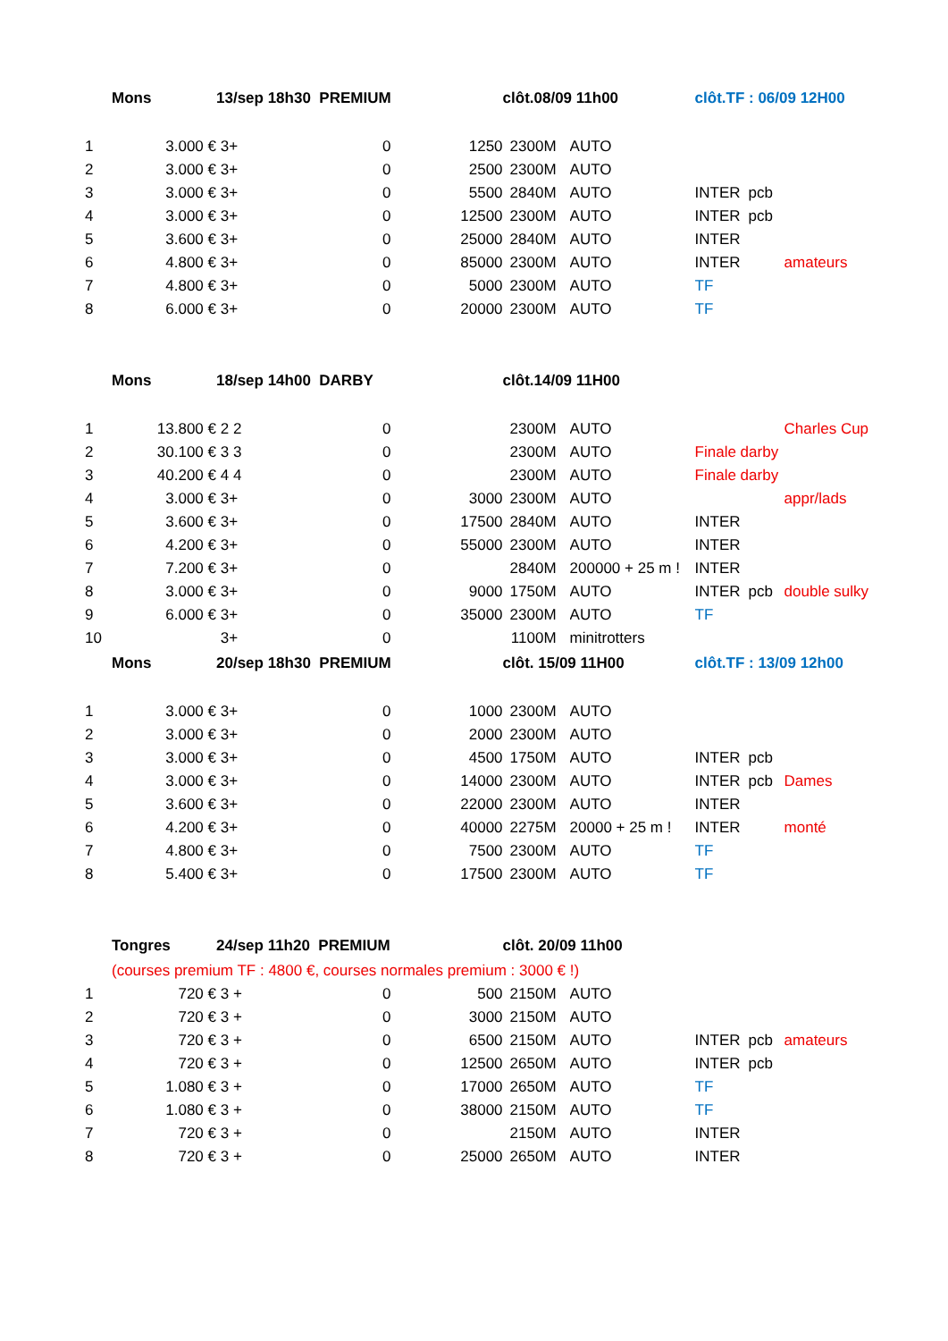| | Mons | 13/sep 18h30 PREMIUM | | | clôt.08/09 11h00 | | | clôt.TF : 06/09 12H00 | | |
| 1 | 3.000 € | 3+ | 0 | 1250 | 2300M | | AUTO | | | |
| 2 | 3.000 € | 3+ | 0 | 2500 | 2300M | | AUTO | | | |
| 3 | 3.000 € | 3+ | 0 | 5500 | 2840M | | AUTO | INTER | pcb | |
| 4 | 3.000 € | 3+ | 0 | 12500 | 2300M | | AUTO | INTER | pcb | |
| 5 | 3.600 € | 3+ | 0 | 25000 | 2840M | | AUTO | INTER | | |
| 6 | 4.800 € | 3+ | 0 | 85000 | 2300M | | AUTO | INTER | | amateurs |
| 7 | 4.800 € | 3+ | 0 | 5000 | 2300M | | AUTO | TF | | |
| 8 | 6.000 € | 3+ | 0 | 20000 | 2300M | | AUTO | TF | | |
| | Mons | 18/sep 14h00 DARBY | | | clôt.14/09 11H00 | | | | | |
| 1 | 13.800 € | 2 2 | 0 | | 2300M | | AUTO | | | Charles Cup |
| 2 | 30.100 € | 3 3 | 0 | | 2300M | | AUTO | Finale darby | | |
| 3 | 40.200 € | 4 4 | 0 | | 2300M | | AUTO | Finale darby | | |
| 4 | 3.000 € | 3+ | 0 | 3000 | 2300M | | AUTO | | | appr/lads |
| 5 | 3.600 € | 3+ | 0 | 17500 | 2840M | | AUTO | INTER | | |
| 6 | 4.200 € | 3+ | 0 | 55000 | 2300M | | AUTO | INTER | | |
| 7 | 7.200 € | 3+ | 0 | | 2840M | | 200000 + 25 m ! | INTER | | |
| 8 | 3.000 € | 3+ | 0 | 9000 | 1750M | | AUTO | INTER | pcb | double sulky |
| 9 | 6.000 € | 3+ | 0 | 35000 | 2300M | | AUTO | TF | | |
| 10 | | 3+ | 0 | | 1100M | | minitrotters | | | |
| | Mons | 20/sep 18h30 PREMIUM | | | clôt. 15/09 11H00 | | | clôt.TF : 13/09 12h00 | | |
| 1 | 3.000 € | 3+ | 0 | 1000 | 2300M | | AUTO | | | |
| 2 | 3.000 € | 3+ | 0 | 2000 | 2300M | | AUTO | | | |
| 3 | 3.000 € | 3+ | 0 | 4500 | 1750M | | AUTO | INTER | pcb | |
| 4 | 3.000 € | 3+ | 0 | 14000 | 2300M | | AUTO | INTER | pcb | Dames |
| 5 | 3.600 € | 3+ | 0 | 22000 | 2300M | | AUTO | INTER | | |
| 6 | 4.200 € | 3+ | 0 | 40000 | 2275M | | 20000 + 25 m ! | INTER | | monté |
| 7 | 4.800 € | 3+ | 0 | 7500 | 2300M | | AUTO | TF | | |
| 8 | 5.400 € | 3+ | 0 | 17500 | 2300M | | AUTO | TF | | |
| | Tongres | 24/sep 11h20 PREMIUM | | | clôt. 20/09 11h00 | | | | | |
| | (courses premium TF : 4800 €, courses normales premium : 3000 € !) | | | | | | | | | |
| 1 | 720 € | 3 + | 0 | 500 | 2150M | | AUTO | | | |
| 2 | 720 € | 3 + | 0 | 3000 | 2150M | | AUTO | | | |
| 3 | 720 € | 3 + | 0 | 6500 | 2150M | | AUTO | INTER | pcb | amateurs |
| 4 | 720 € | 3 + | 0 | 12500 | 2650M | | AUTO | INTER | pcb | |
| 5 | 1.080 € | 3 + | 0 | 17000 | 2650M | | AUTO | TF | | |
| 6 | 1.080 € | 3 + | 0 | 38000 | 2150M | | AUTO | TF | | |
| 7 | 720 € | 3 + | 0 | | 2150M | | AUTO | INTER | | |
| 8 | 720 € | 3 + | 0 | 25000 | 2650M | | AUTO | INTER | | |